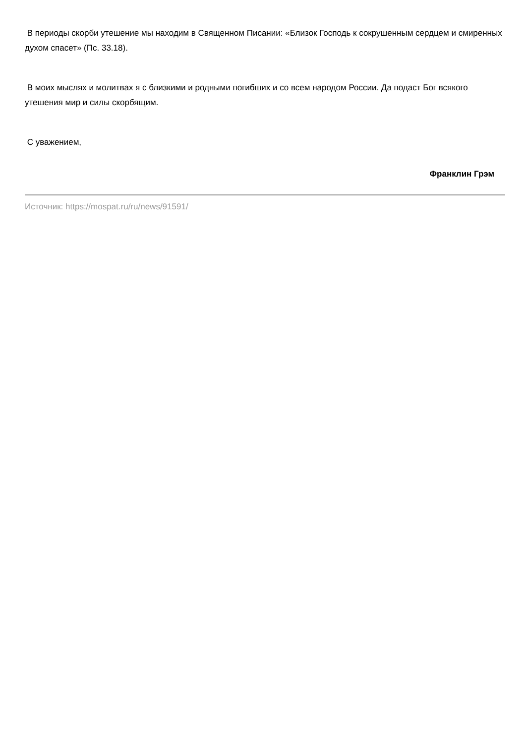В периоды скорби утешение мы находим в Священном Писании: «Близок Господь к сокрушенным сердцем и смиренных духом спасет» (Пс. 33.18).
В моих мыслях и молитвах я с близкими и родными погибших и со всем народом России. Да подаст Бог всякого утешения мир и силы скорбящим.
С уважением,
Франклин Грэм
Источник: https://mospat.ru/ru/news/91591/